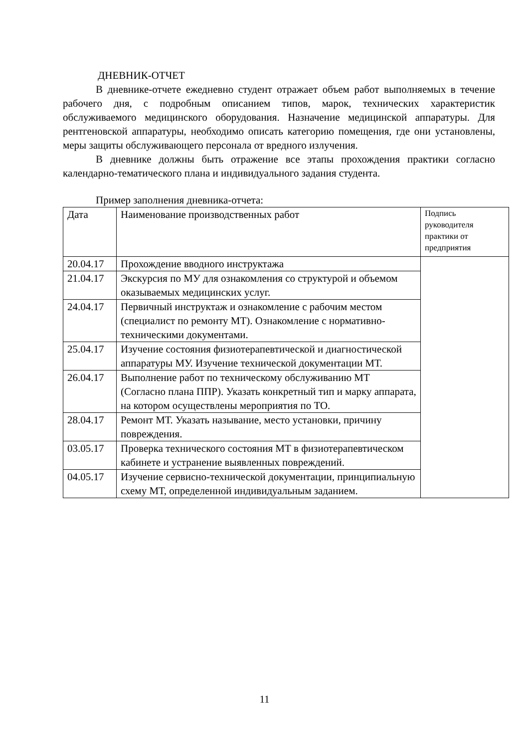ДНЕВНИК-ОТЧЕТ
В дневнике-отчете ежедневно студент отражает объем работ выполняемых в течение рабочего дня, с подробным описанием типов, марок, технических характеристик обслуживаемого медицинского оборудования. Назначение медицинской аппаратуры. Для рентгеновской аппаратуры, необходимо описать категорию помещения, где они установлены, меры защиты обслуживающего персонала от вредного излучения.
В дневнике должны быть отражение все этапы прохождения практики согласно календарно-тематического плана и индивидуального задания студента.
Пример заполнения дневника-отчета:
| Дата | Наименование производственных работ | Подпись руководителя практики от предприятия |
| 20.04.17 | Прохождение вводного инструктажа | |
| 21.04.17 | Экскурсия по МУ для ознакомления со структурой и объемом оказываемых медицинских услуг. | |
| 24.04.17 | Первичный инструктаж и ознакомление с рабочим местом (специалист по ремонту МТ). Ознакомление с нормативно-техническими документами. | |
| 25.04.17 | Изучение состояния физиотерапевтической и диагностической аппаратуры МУ. Изучение технической документации МТ. | |
| 26.04.17 | Выполнение работ по техническому обслуживанию МТ (Согласно плана ППР). Указать конкретный тип и марку аппарата, на котором осуществлены мероприятия по ТО. | |
| 28.04.17 | Ремонт МТ. Указать называние, место установки, причину повреждения. | |
| 03.05.17 | Проверка технического состояния МТ в физиотерапевтическом кабинете и устранение выявленных повреждений. | |
| 04.05.17 | Изучение сервисно-технической документации, принципиальную схему МТ, определенной индивидуальным заданием. | |
11